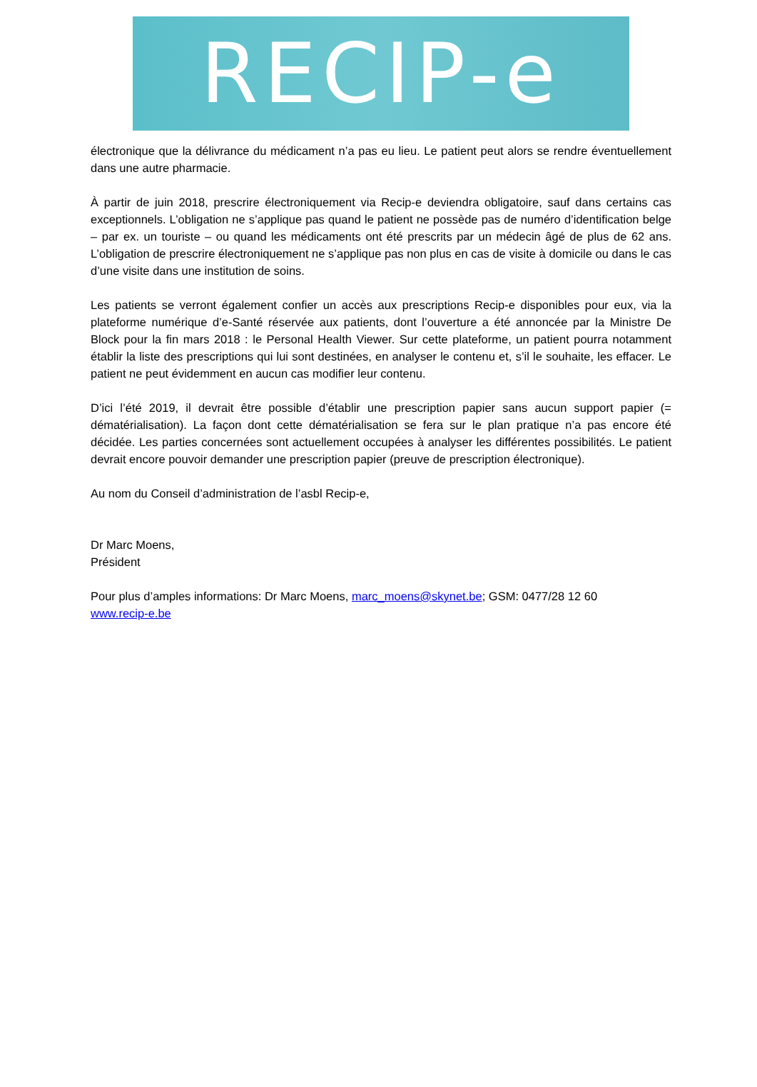RECIP-e
électronique que la délivrance du médicament n’a pas eu lieu. Le patient peut alors se rendre éventuellement dans une autre pharmacie.
À partir de juin 2018, prescrire électroniquement via Recip-e deviendra obligatoire, sauf dans certains cas exceptionnels. L’obligation ne s’applique pas quand le patient ne possède pas de numéro d’identification belge – par ex. un touriste – ou quand les médicaments ont été prescrits par un médecin âgé de plus de 62 ans. L’obligation de prescrire électroniquement ne s’applique pas non plus en cas de visite à domicile ou dans le cas d’une visite dans une institution de soins.
Les patients se verront également confier un accès aux prescriptions Recip-e disponibles pour eux, via la plateforme numérique d’e-Santé réservée aux patients, dont l’ouverture a été annoncée par la Ministre De Block pour la fin mars 2018 : le Personal Health Viewer. Sur cette plateforme, un patient pourra notamment établir la liste des prescriptions qui lui sont destinées, en analyser le contenu et, s’il le souhaite, les effacer. Le patient ne peut évidemment en aucun cas modifier leur contenu.
D’ici l’été 2019, il devrait être possible d’établir une prescription papier sans aucun support papier (= dématérialisation). La façon dont cette dématérialisation se fera sur le plan pratique n’a pas encore été décidée. Les parties concernées sont actuellement occupées à analyser les différentes possibilités. Le patient devrait encore pouvoir demander une prescription papier (preuve de prescription électronique).
Au nom du Conseil d’administration de l’asbl Recip-e,
Dr Marc Moens,
Président
Pour plus d’amples informations: Dr Marc Moens, marc_moens@skynet.be; GSM: 0477/28 12 60
www.recip-e.be